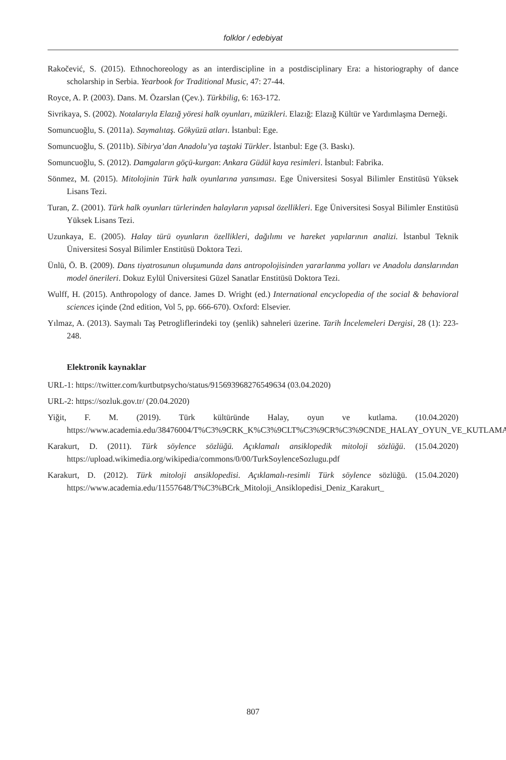folklor / edebiyat
Rakočević, S. (2015). Ethnochoreology as an interdiscipline in a postdisciplinary Era: a historiography of dance scholarship in Serbia. Yearbook for Traditional Music, 47: 27-44.
Royce, A. P. (2003). Dans. M. Özarslan (Çev.). Türkbilig, 6: 163-172.
Sivrikaya, S. (2002). Notalarıyla Elazığ yöresi halk oyunları, müzikleri. Elazığ: Elazığ Kültür ve Yardımlaşma Derneği.
Somuncuoğlu, S. (2011a). Saymalıtaş. Gökyüzü atları. İstanbul: Ege.
Somuncuoğlu, S. (2011b). Sibirya’dan Anadolu’ya taştaki Türkler. İstanbul: Ege (3. Baskı).
Somuncuoğlu, S. (2012). Damgaların göçü-kurgan: Ankara Güdül kaya resimleri. İstanbul: Fabrika.
Sönmez, M. (2015). Mitolojinin Türk halk oyunlarına yansıması. Ege Üniversitesi Sosyal Bilimler Enstitüsü Yüksek Lisans Tezi.
Turan, Z. (2001). Türk halk oyunları türlerinden halayların yapısal özellikleri. Ege Üniversitesi Sosyal Bilimler Enstitüsü Yüksek Lisans Tezi.
Uzunkaya, E. (2005). Halay türü oyunların özellikleri, dağılımı ve hareket yapılarının analizi. İstanbul Teknik Üniversitesi Sosyal Bilimler Enstitüsü Doktora Tezi.
Ünlü, Ö. B. (2009). Dans tiyatrosunun oluşumunda dans antropolojisinden yararlanma yolları ve Anadolu danslarından model önerileri. Dokuz Eylül Üniversitesi Güzel Sanatlar Enstitüsü Doktora Tezi.
Wulff, H. (2015). Anthropology of dance. James D. Wright (ed.) International encyclopedia of the social & behavioral sciences içinde (2nd edition, Vol 5, pp. 666-670). Oxford: Elsevier.
Yılmaz, A. (2013). Saymalı Taş Petrogliflerindeki toy (şenlik) sahneleri üzerine. Tarih İncelemeleri Dergisi, 28 (1): 223-248.
Elektronik kaynaklar
URL-1: https://twitter.com/kurtbutpsycho/status/915693968276549634 (03.04.2020)
URL-2: https://sozluk.gov.tr/ (20.04.2020)
Yiğit, F. M. (2019). Türk kültüründe Halay, oyun ve kutlama. (10.04.2020) https://www.academia.edu/38476004/T%C3%9CRK_K%C3%9CLT%C3%9CR%C3%9CNDE_HALAY_OYUN_VE_KUTLAMA
Karakurt, D. (2011). Türk söylence sözlüğü. Açıklamalı ansiklopedik mitoloji sözlüğü. (15.04.2020) https://upload.wikimedia.org/wikipedia/commons/0/00/TurkSoylenceSozlugu.pdf
Karakurt, D. (2012). Türk mitoloji ansiklopedisi. Açıklamalı-resimli Türk söylence sözlüğü. (15.04.2020) https://www.academia.edu/11557648/T%C3%BCrk_Mitoloji_Ansiklopedisi_Deniz_Karakurt_
807